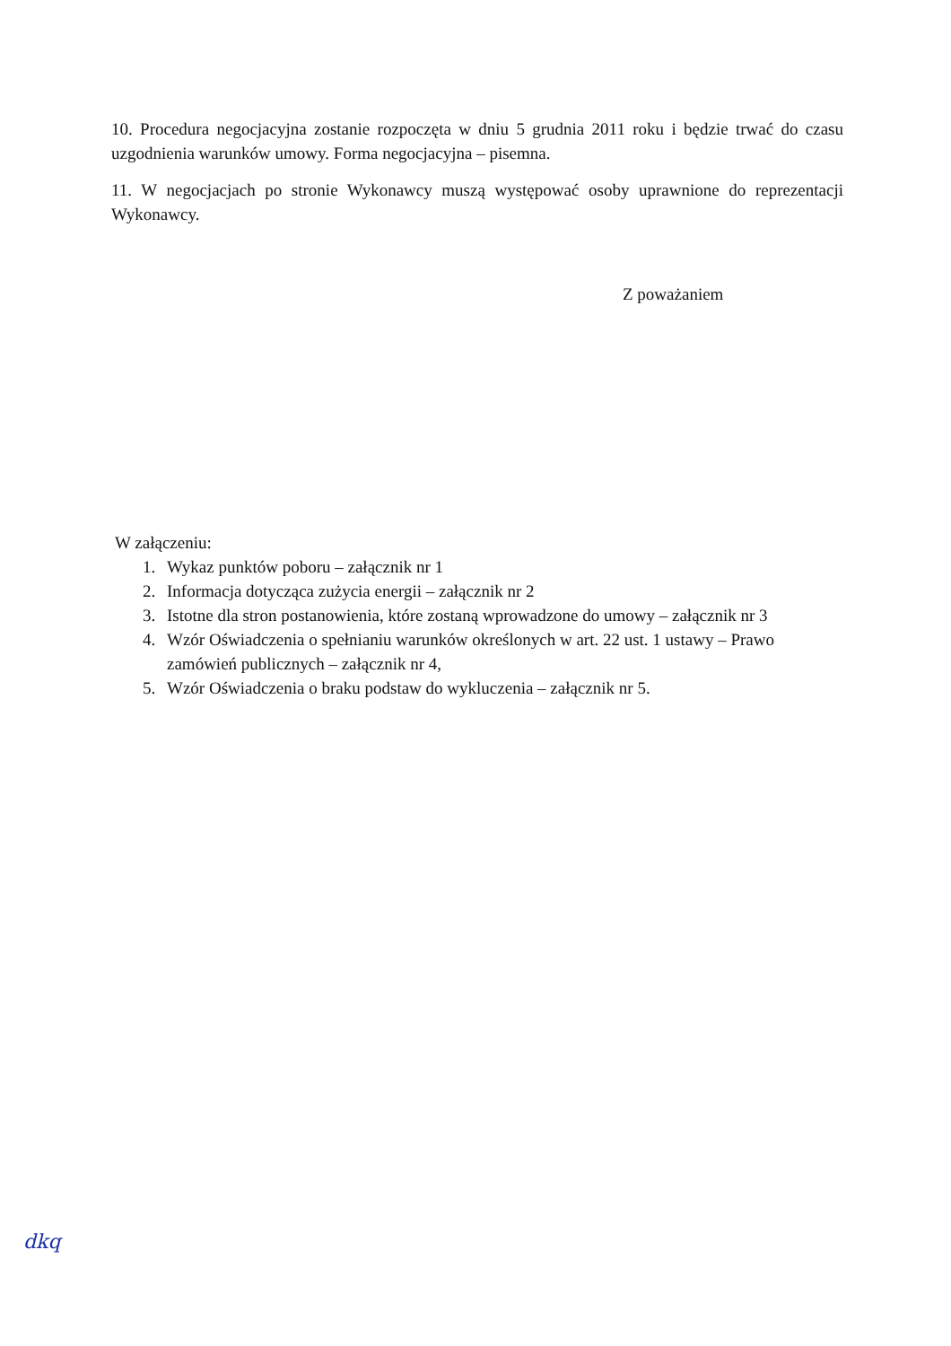10. Procedura negocjacyjna zostanie rozpoczęta w dniu 5 grudnia 2011 roku i będzie trwać do czasu uzgodnienia warunków umowy. Forma negocjacyjna – pisemna.
11. W negocjacjach po stronie Wykonawcy muszą występować osoby uprawnione do reprezentacji Wykonawcy.
Z poważaniem
W załączeniu:
1. Wykaz punktów poboru – załącznik nr 1
2. Informacja dotycząca zużycia energii – załącznik nr 2
3. Istotne dla stron postanowienia, które zostaną wprowadzone do umowy – załącznik nr 3
4. Wzór Oświadczenia o spełnianiu warunków określonych w art. 22 ust. 1 ustawy – Prawo zamówień publicznych – załącznik nr 4,
5. Wzór Oświadczenia o braku podstaw do wykluczenia – załącznik nr 5.
dkq